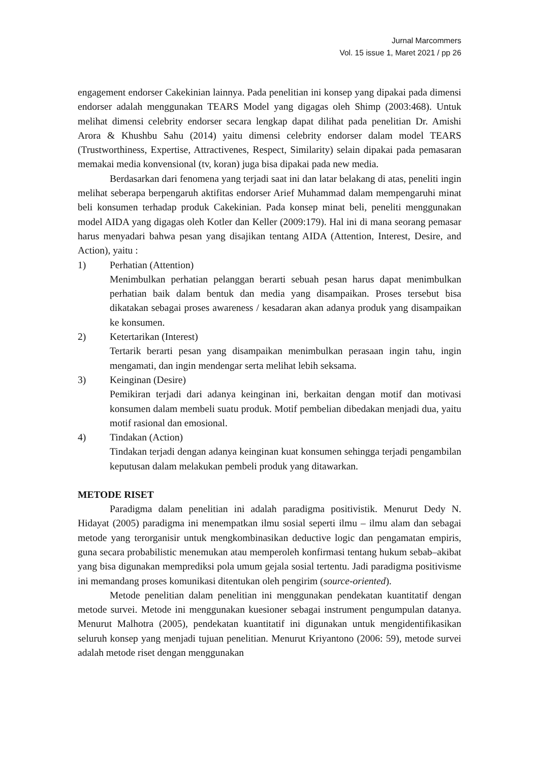Jurnal Marcommers
Vol. 15 issue 1, Maret 2021 / pp 26
engagement endorser Cakekinian lainnya. Pada penelitian ini konsep yang dipakai pada dimensi endorser adalah menggunakan TEARS Model yang digagas oleh Shimp (2003:468). Untuk melihat dimensi celebrity endorser secara lengkap dapat dilihat pada penelitian Dr. Amishi Arora & Khushbu Sahu (2014) yaitu dimensi celebrity endorser dalam model TEARS (Trustworthiness, Expertise, Attractivenes, Respect, Similarity) selain dipakai pada pemasaran memakai media konvensional (tv, koran) juga bisa dipakai pada new media.
Berdasarkan dari fenomena yang terjadi saat ini dan latar belakang di atas, peneliti ingin melihat seberapa berpengaruh aktifitas endorser Arief Muhammad dalam mempengaruhi minat beli konsumen terhadap produk Cakekinian. Pada konsep minat beli, peneliti menggunakan model AIDA yang digagas oleh Kotler dan Keller (2009:179). Hal ini di mana seorang pemasar harus menyadari bahwa pesan yang disajikan tentang AIDA (Attention, Interest, Desire, and Action), yaitu :
1) Perhatian (Attention)
Menimbulkan perhatian pelanggan berarti sebuah pesan harus dapat menimbulkan perhatian baik dalam bentuk dan media yang disampaikan. Proses tersebut bisa dikatakan sebagai proses awareness / kesadaran akan adanya produk yang disampaikan ke konsumen.
2) Ketertarikan (Interest)
Tertarik berarti pesan yang disampaikan menimbulkan perasaan ingin tahu, ingin mengamati, dan ingin mendengar serta melihat lebih seksama.
3) Keinginan (Desire)
Pemikiran terjadi dari adanya keinginan ini, berkaitan dengan motif dan motivasi konsumen dalam membeli suatu produk. Motif pembelian dibedakan menjadi dua, yaitu motif rasional dan emosional.
4) Tindakan (Action)
Tindakan terjadi dengan adanya keinginan kuat konsumen sehingga terjadi pengambilan keputusan dalam melakukan pembeli produk yang ditawarkan.
METODE RISET
Paradigma dalam penelitian ini adalah paradigma positivistik. Menurut Dedy N. Hidayat (2005) paradigma ini menempatkan ilmu sosial seperti ilmu – ilmu alam dan sebagai metode yang terorganisir untuk mengkombinasikan deductive logic dan pengamatan empiris, guna secara probabilistic menemukan atau memperoleh konfirmasi tentang hukum sebab–akibat yang bisa digunakan memprediksi pola umum gejala sosial tertentu. Jadi paradigma positivisme ini memandang proses komunikasi ditentukan oleh pengirim (source-oriented).
Metode penelitian dalam penelitian ini menggunakan pendekatan kuantitatif dengan metode survei. Metode ini menggunakan kuesioner sebagai instrument pengumpulan datanya. Menurut Malhotra (2005), pendekatan kuantitatif ini digunakan untuk mengidentifikasikan seluruh konsep yang menjadi tujuan penelitian. Menurut Kriyantono (2006: 59), metode survei adalah metode riset dengan menggunakan